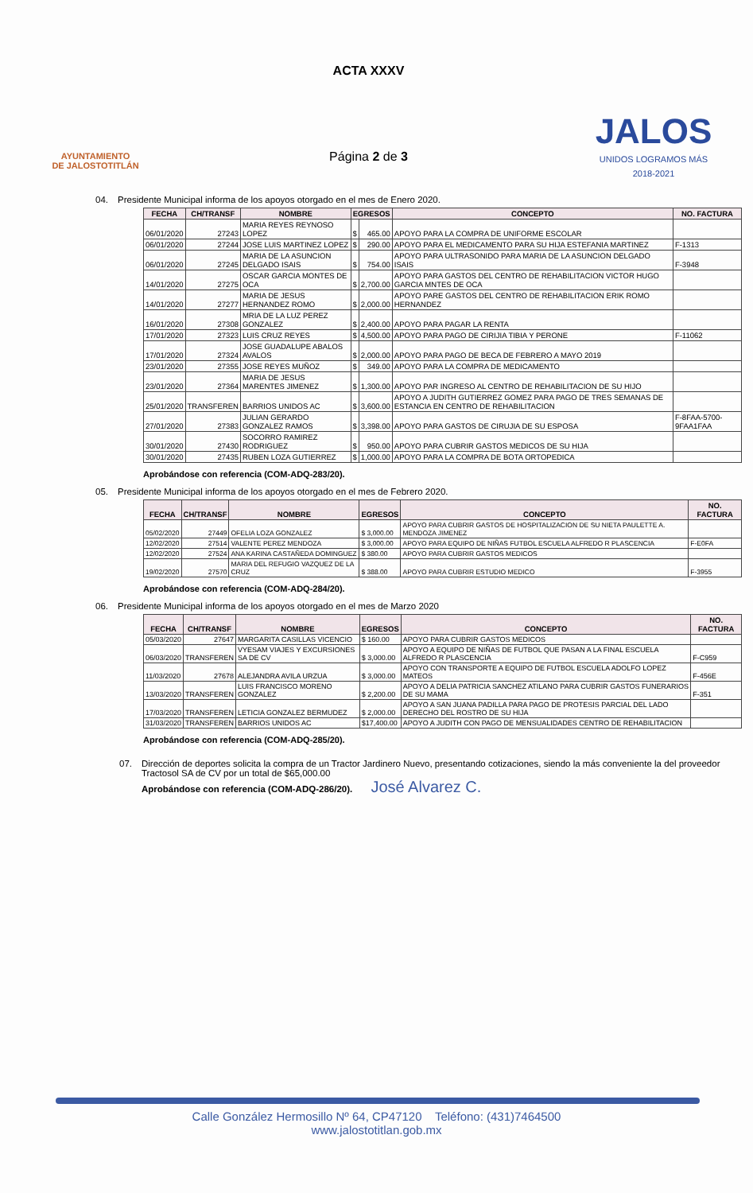AYUNTAMIENTO
DE JALOSTOTITLÁN
ACTA XXXV
Página 2 de 3
JALOS
UNIDOS LOGRAMOS MÁS
2018-2021
04. Presidente Municipal informa de los apoyos otorgado en el mes de Enero 2020.
| FECHA | CH/TRANSF | NOMBRE | EGRESOS | | CONCEPTO | NO. FACTURA |
| --- | --- | --- | --- | --- | --- | --- |
| 06/01/2020 | 27243 | MARIA REYES REYNOSO LOPEZ | $ | 465.00 | APOYO PARA LA COMPRA DE UNIFORME ESCOLAR | |
| 06/01/2020 | 27244 | JOSE LUIS MARTINEZ LOPEZ | $ | 290.00 | APOYO PARA EL MEDICAMENTO PARA SU HIJA ESTEFANIA MARTINEZ | F-1313 |
| 06/01/2020 | 27245 | MARIA DE LA ASUNCION DELGADO ISAIS | $ | 754.00 | APOYO PARA ULTRASONIDO PARA MARIA DE LA ASUNCION DELGADO ISAIS | F-3948 |
| 14/01/2020 | 27275 | OSCAR GARCIA MONTES DE OCA | $ | 2,700.00 | APOYO PARA GASTOS DEL CENTRO DE REHABILITACION VICTOR HUGO GARCIA MNTES DE OCA | |
| 14/01/2020 | 27277 | MARIA DE JESUS HERNANDEZ ROMO | $ | 2,000.00 | APOYO PARE GASTOS DEL CENTRO DE REHABILITACION ERIK ROMO HERNANDEZ | |
| 16/01/2020 | 27308 | MRIA DE LA LUZ PEREZ GONZALEZ | $ | 2,400.00 | APOYO PARA PAGAR LA RENTA | |
| 17/01/2020 | 27323 | LUIS CRUZ REYES | $ | 4,500.00 | APOYO PARA PAGO DE CIRIJIA TIBIA Y PERONE | F-11062 |
| 17/01/2020 | 27324 | JOSE GUADALUPE ABALOS AVALOS | $ | 2,000.00 | APOYO PARA PAGO DE BECA DE FEBRERO A MAYO 2019 | |
| 23/01/2020 | 27355 | JOSE REYES MUÑOZ | $ | 349.00 | APOYO PARA LA COMPRA DE MEDICAMENTO | |
| 23/01/2020 | 27364 | MARIA DE JESUS MARENTES JIMENEZ | $ | 1,300.00 | APOYO PAR INGRESO AL CENTRO DE REHABILITACION DE SU HIJO | |
| 25/01/2020 | TRANSFEREN | BARRIOS UNIDOS AC | $ | 3,600.00 | APOYO A JUDITH GUTIERREZ GOMEZ PARA PAGO DE TRES SEMANAS DE ESTANCIA EN CENTRO DE REHABILITACION | |
| 27/01/2020 | 27383 | JULIAN GERARDO GONZALEZ RAMOS | $ | 3,398.00 | APOYO PARA GASTOS DE CIRUJIA DE SU ESPOSA | F-8FAA-5700-9FAA1FAA |
| 30/01/2020 | 27430 | SOCORRO RAMIREZ RODRIGUEZ | $ | 950.00 | APOYO PARA CUBRIR GASTOS MEDICOS DE SU HIJA | |
| 30/01/2020 | 27435 | RUBEN LOZA GUTIERREZ | $ | 1,000.00 | APOYO PARA LA COMPRA DE BOTA ORTOPEDICA | |
Aprobándose con referencia (COM-ADQ-283/20).
05. Presidente Municipal informa de los apoyos otorgado en el mes de Febrero 2020.
| FECHA | CH/TRANSF | NOMBRE | EGRESOS | CONCEPTO | NO. FACTURA |
| --- | --- | --- | --- | --- | --- |
| 05/02/2020 | 27449 | OFELIA LOZA GONZALEZ | $ 3,000.00 | APOYO PARA CUBRIR GASTOS DE HOSPITALIZACION DE SU NIETA PAULETTE A. MENDOZA JIMENEZ | |
| 12/02/2020 | 27514 | VALENTE PEREZ MENDOZA | $ 3,000.00 | APOYO PARA EQUIPO DE NIÑAS FUTBOL ESCUELA ALFREDO R PLASCENCIA | F-E0FA |
| 12/02/2020 | 27524 | ANA KARINA CASTAÑEDA DOMINGUEZ | $ 380.00 | APOYO PARA CUBRIR GASTOS MEDICOS | |
| 19/02/2020 | 27570 | MARIA DEL REFUGIO VAZQUEZ DE LA CRUZ | $ 388.00 | APOYO PARA CUBRIR ESTUDIO MEDICO | F-3955 |
Aprobándose con referencia (COM-ADQ-284/20).
06. Presidente Municipal informa de los apoyos otorgado en el mes de Marzo 2020
| FECHA | CH/TRANSF | NOMBRE | EGRESOS | CONCEPTO | NO. FACTURA |
| --- | --- | --- | --- | --- | --- |
| 05/03/2020 | 27647 | MARGARITA CASILLAS VICENCIO | $ 160.00 | APOYO PARA CUBRIR GASTOS MEDICOS | |
| 06/03/2020 | TRANSFEREN | VYESAM VIAJES Y EXCURSIONES SA DE CV | $ 3,000.00 | APOYO A EQUIPO DE NIÑAS DE FUTBOL QUE PASAN A LA FINAL ESCUELA ALFREDO R PLASCENCIA | F-C959 |
| 11/03/2020 | 27678 | ALEJANDRA AVILA URZUA | $ 3,000.00 | APOYO CON TRANSPORTE A EQUIPO DE FUTBOL ESCUELA ADOLFO LOPEZ MATEOS | F-456E |
| 13/03/2020 | TRANSFEREN | LUIS FRANCISCO MORENO GONZALEZ | $ 2,200.00 | APOYO A DELIA PATRICIA SANCHEZ ATILANO PARA CUBRIR GASTOS FUNERARIOS DE SU MAMA | F-351 |
| 17/03/2020 | TRANSFEREN | LETICIA GONZALEZ BERMUDEZ | $ 2,000.00 | APOYO A SAN JUANA PADILLA PARA PAGO DE PROTESIS PARCIAL DEL LADO DERECHO DEL ROSTRO DE SU HIJA | |
| 31/03/2020 | TRANSFEREN | BARRIOS UNIDOS AC | $17,400.00 | APOYO A JUDITH CON PAGO DE MENSUALIDADES CENTRO DE REHABILITACION | |
Aprobándose con referencia (COM-ADQ-285/20).
07. Dirección de deportes solicita la compra de un Tractor Jardinero Nuevo, presentando cotizaciones, siendo la más conveniente la del proveedor Tractosol SA de CV por un total de $65,000.00
Aprobándose con referencia (COM-ADQ-286/20). José Alvarez C.
Calle González Hermosillo Nº 64, CP47120 Teléfono: (431)7464500
www.jalostotitlan.gob.mx